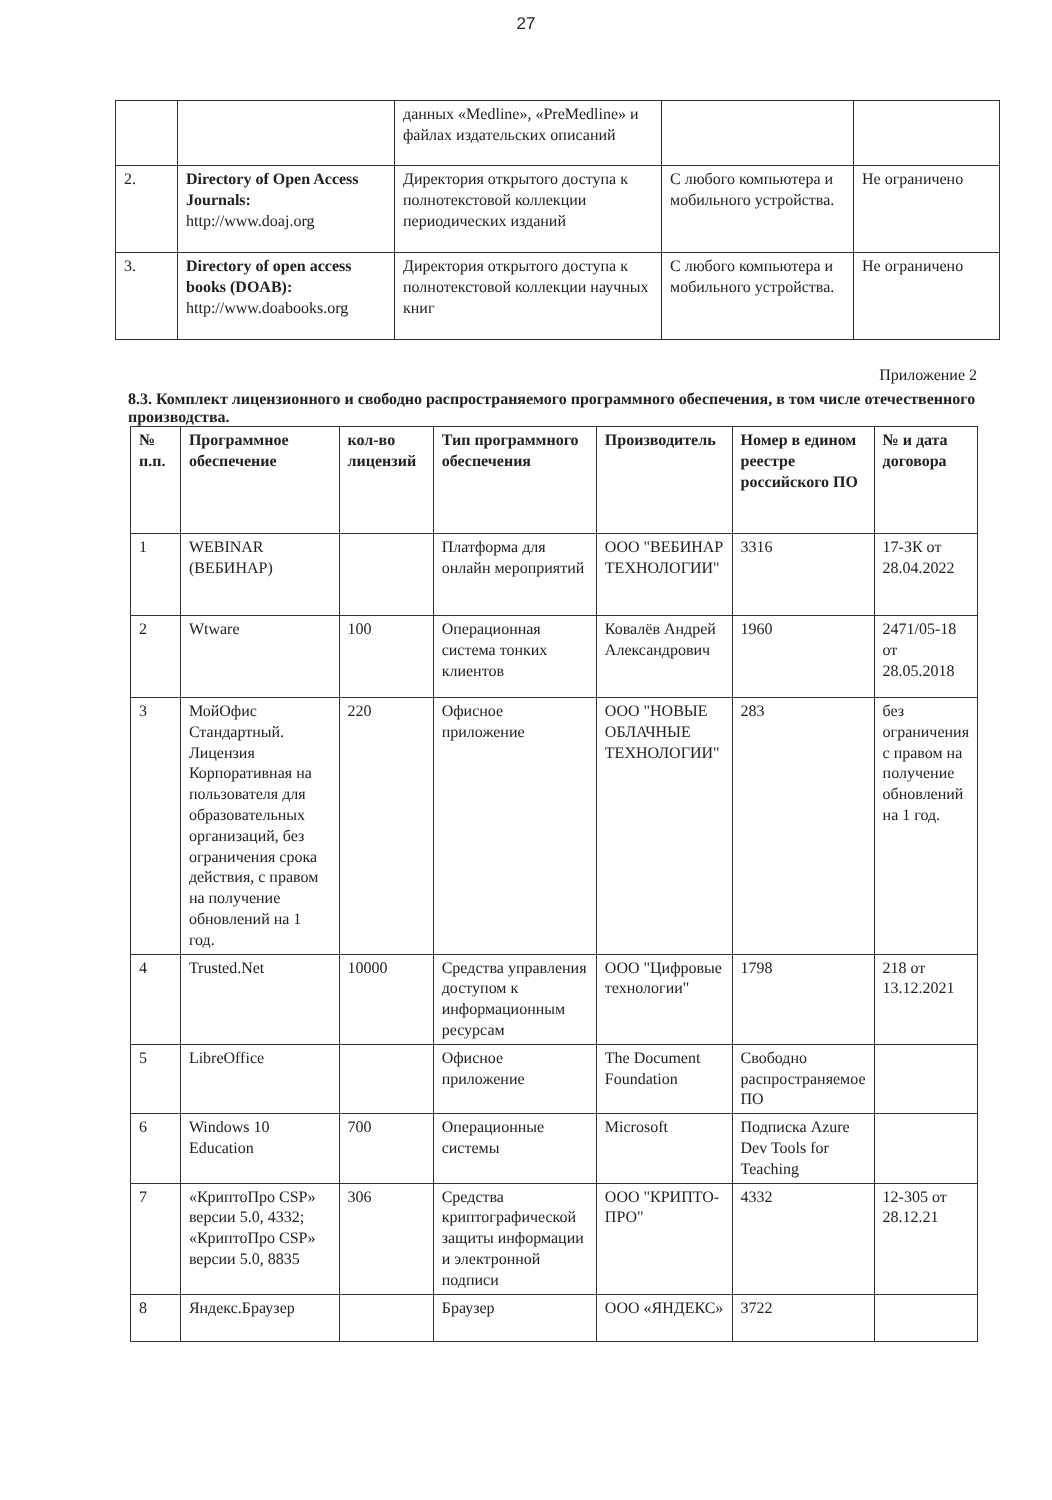27
| | | данных «Medline», «PreMedline» и файлах издательских описаний | | |
| 2. | Directory of Open Access Journals: http://www.doaj.org | Директория открытого доступа к полнотекстовой коллекции периодических изданий | С любого компьютера и мобильного устройства. | Не ограничено |
| 3. | Directory of open access books (DOAB): http://www.doabooks.org | Директория открытого доступа к полнотекстовой коллекции научных книг | С любого компьютера и мобильного устройства. | Не ограничено |
Приложение 2
8.3. Комплект лицензионного и свободно распространяемого программного обеспечения, в том числе отечественного производства.
| № п.п. | Программное обеспечение | кол-во лицензий | Тип программного обеспечения | Производитель | Номер в едином реестре российского ПО | № и дата договора |
| --- | --- | --- | --- | --- | --- | --- |
| 1 | WEBINAR (ВЕБИНАР) | | Платформа для онлайн мероприятий | ООО "ВЕБИНАР ТЕХНОЛОГИИ" | 3316 | 17-ЗК от 28.04.2022 |
| 2 | Wtware | 100 | Операционная система тонких клиентов | Ковалёв Андрей Александрович | 1960 | 2471/05-18 от 28.05.2018 |
| 3 | МойОфис Стандартный. Лицензия Корпоративная на пользователя для образовательных организаций, без ограничения срока действия, с правом на получение обновлений на 1 год. | 220 | Офисное приложение | ООО "НОВЫЕ ОБЛАЧНЫЕ ТЕХНОЛОГИИ" | 283 | без ограничения с правом на получение обновлений на 1 год. |
| 4 | Trusted.Net | 10000 | Средства управления доступом к информационным ресурсам | ООО "Цифровые технологии" | 1798 | 218 от 13.12.2021 |
| 5 | LibreOffice | | Офисное приложение | The Document Foundation | Свободно распространяемое ПО | |
| 6 | Windows 10 Education | 700 | Операционные системы | Microsoft | Подписка Azure Dev Tools for Teaching | |
| 7 | «КриптоПро CSP» версии 5.0, 4332; «КриптоПро CSP» версии 5.0, 8835 | 306 | Средства криптографической защиты информации и электронной подписи | ООО "КРИПТО-ПРО" | 4332 | 12-305 от 28.12.21 |
| 8 | Яндекс.Браузер | | Браузер | ООО «ЯНДЕКС» | 3722 | |